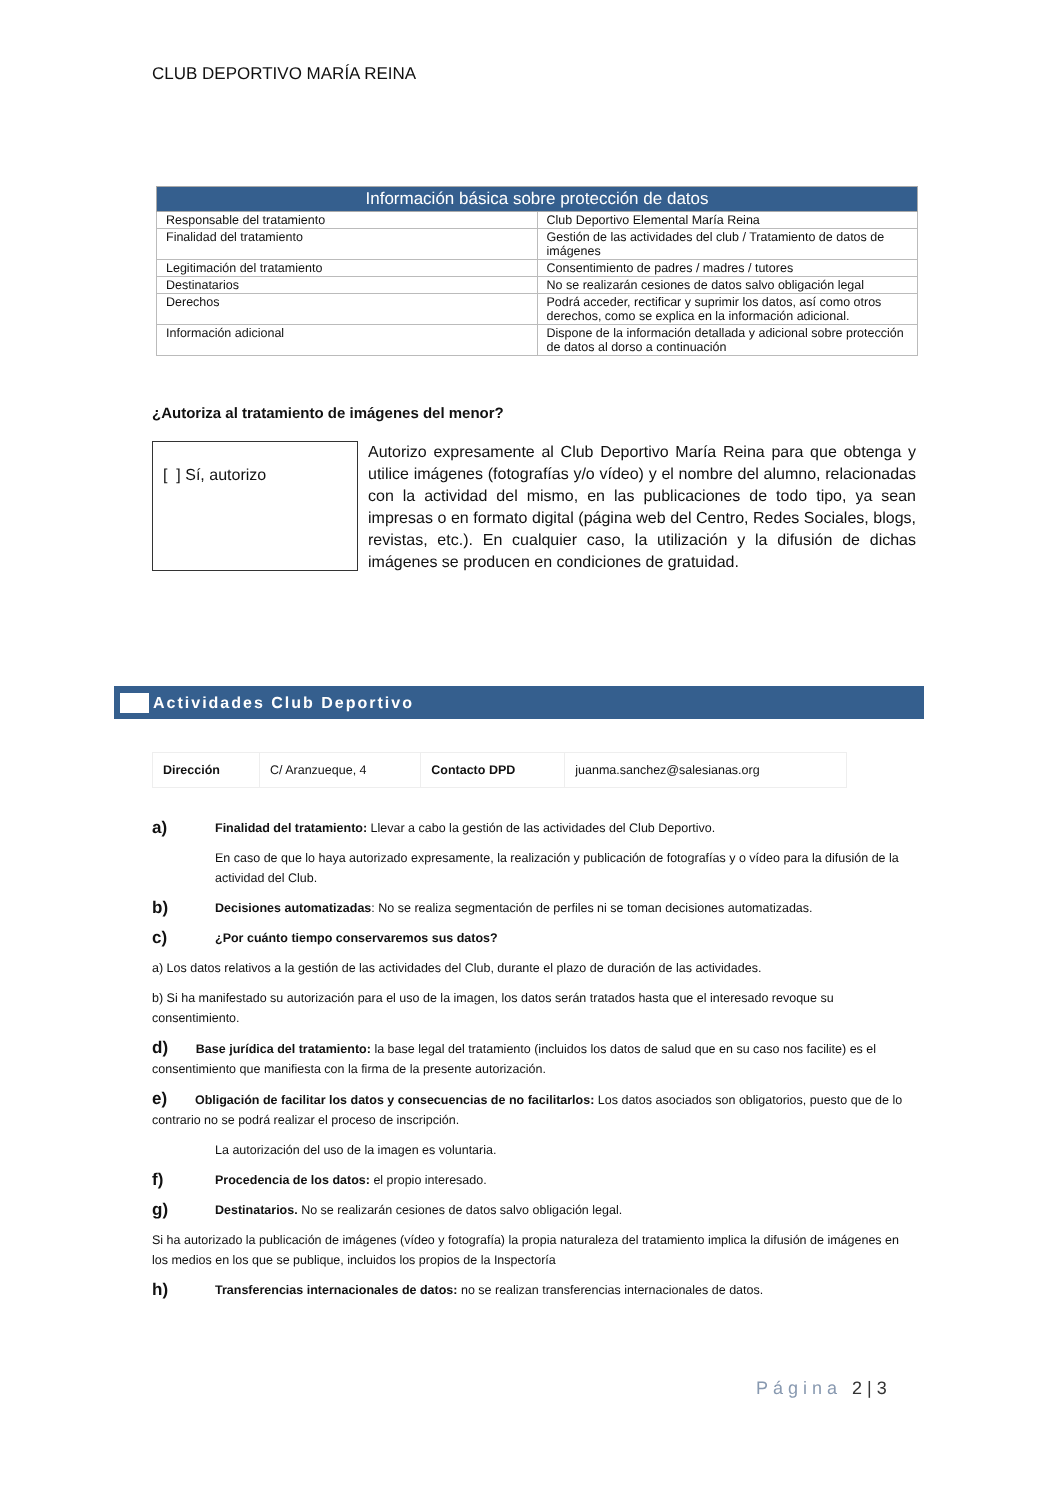CLUB DEPORTIVO MARÍA REINA
| Información básica sobre protección de datos | |
| --- | --- |
| Responsable del tratamiento | Club Deportivo Elemental María Reina |
| Finalidad del tratamiento | Gestión de las actividades del club / Tratamiento de datos de imágenes |
| Legitimación del tratamiento | Consentimiento de padres / madres / tutores |
| Destinatarios | No se realizarán cesiones de datos salvo obligación legal |
| Derechos | Podrá acceder, rectificar y suprimir los datos, así como otros derechos, como se explica en la información adicional. |
| Información adicional | Dispone de la información detallada y adicional sobre protección de datos al dorso a continuación |
¿Autoriza al tratamiento de imágenes del menor?
[ ] Sí, autorizo
Autorizo expresamente al Club Deportivo María Reina para que obtenga y utilice imágenes (fotografías y/o vídeo) y el nombre del alumno, relacionadas con la actividad del mismo, en las publicaciones de todo tipo, ya sean impresas o en formato digital (página web del Centro, Redes Sociales, blogs, revistas, etc.). En cualquier caso, la utilización y la difusión de dichas imágenes se producen en condiciones de gratuidad.
Actividades Club Deportivo
| Dirección | C/ Aranzueque, 4 | Contacto DPD | juanma.sanchez@salesianas.org |
a) Finalidad del tratamiento: Llevar a cabo la gestión de las actividades del Club Deportivo.
En caso de que lo haya autorizado expresamente, la realización y publicación de fotografías y o vídeo para la difusión de la actividad del Club.
b) Decisiones automatizadas: No se realiza segmentación de perfiles ni se toman decisiones automatizadas.
c) ¿Por cuánto tiempo conservaremos sus datos?
a) Los datos relativos a la gestión de las actividades del Club, durante el plazo de duración de las actividades.
b) Si ha manifestado su autorización para el uso de la imagen, los datos serán tratados hasta que el interesado revoque su consentimiento.
d) Base jurídica del tratamiento: la base legal del tratamiento (incluidos los datos de salud que en su caso nos facilite) es el consentimiento que manifiesta con la firma de la presente autorización.
e) Obligación de facilitar los datos y consecuencias de no facilitarlos: Los datos asociados son obligatorios, puesto que de lo contrario no se podrá realizar el proceso de inscripción.
La autorización del uso de la imagen es voluntaria.
f) Procedencia de los datos: el propio interesado.
g) Destinatarios. No se realizarán cesiones de datos salvo obligación legal.
Si ha autorizado la publicación de imágenes (vídeo y fotografía) la propia naturaleza del tratamiento implica la difusión de imágenes en los medios en los que se publique, incluidos los propios de la Inspectoría
h) Transferencias internacionales de datos: no se realizan transferencias internacionales de datos.
Página 2 | 3